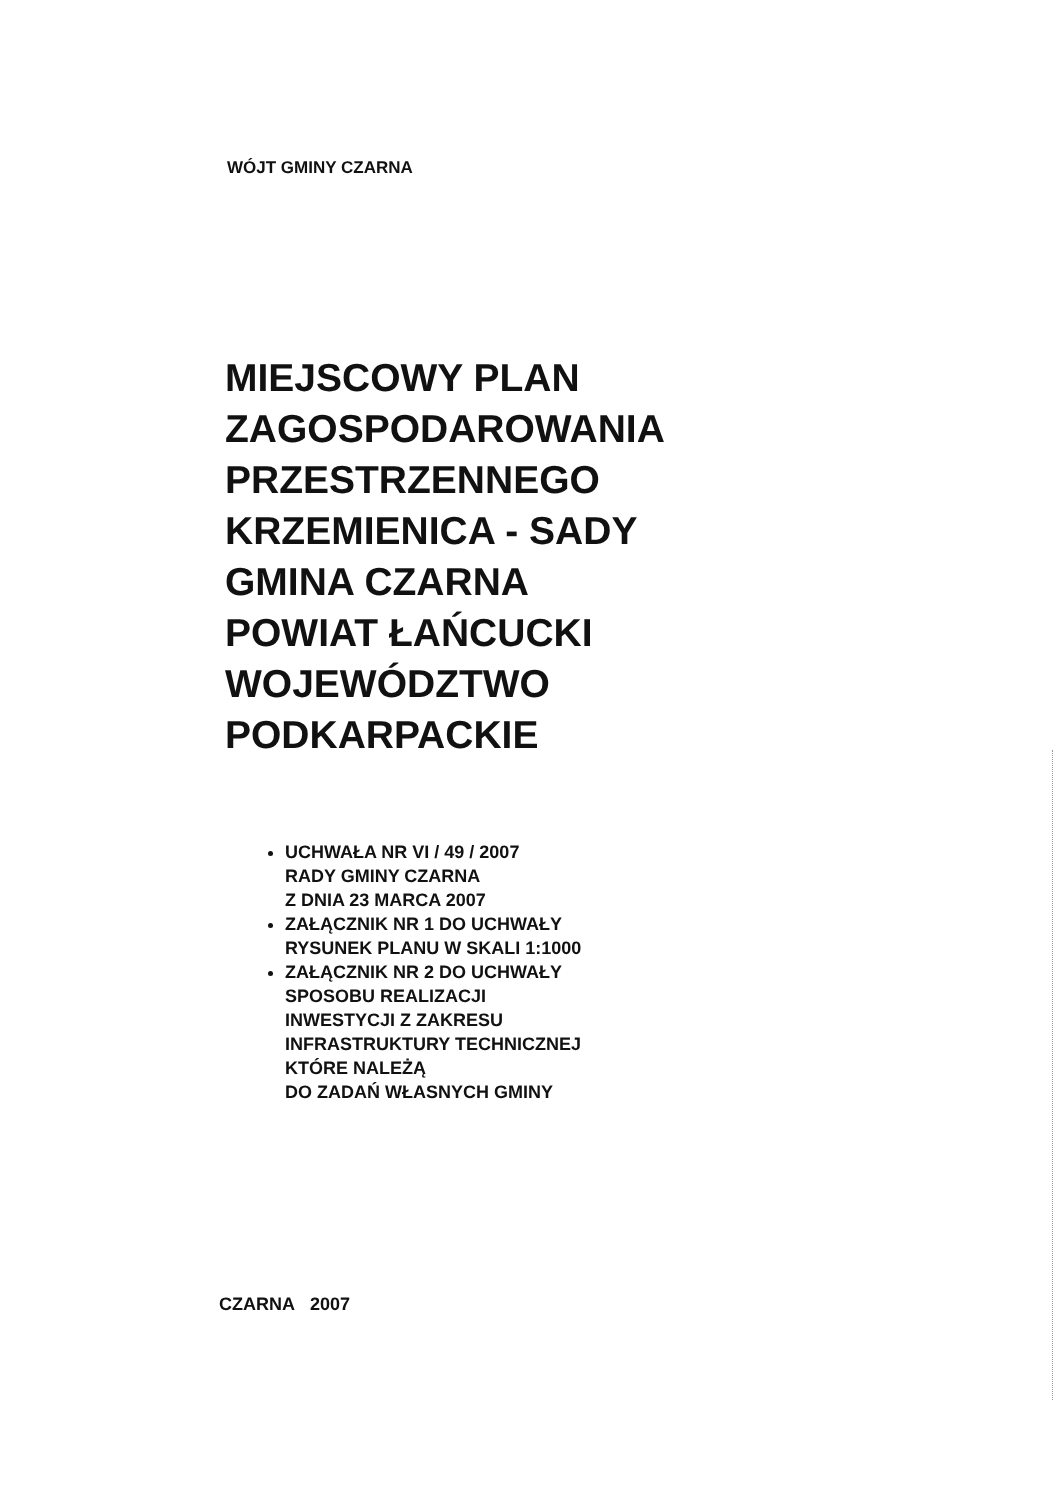WÓJT GMINY CZARNA
MIEJSCOWY PLAN
ZAGOSPODAROWANIA
PRZESTRZENNEGO
KRZEMIENICA - SADY
GMINA CZARNA
POWIAT ŁAŃCUCKI
WOJEWÓDZTWO
PODKARPACKIE
UCHWAŁA NR VI / 49 / 2007
RADY GMINY CZARNA
Z DNIA 23 MARCA 2007
ZAŁĄCZNIK NR 1 DO UCHWAŁY
RYSUNEK PLANU W SKALI 1:1000
ZAŁĄCZNIK NR 2 DO UCHWAŁY
SPOSOBU REALIZACJI
INWESTYCJI Z ZAKRESU
INFRASTRUKTURY TECHNICZNEJ
KTÓRE NALEŻĄ
DO ZADAŃ WŁASNYCH GMINY
CZARNA 2007